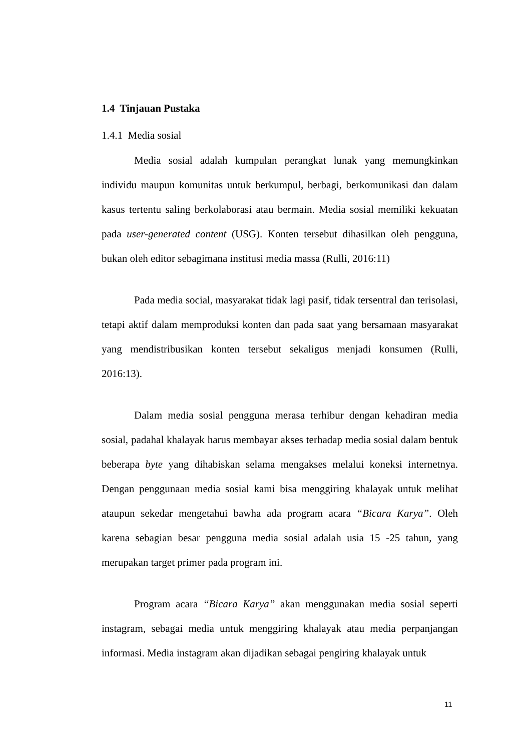1.4 Tinjauan Pustaka
1.4.1 Media sosial
Media sosial adalah kumpulan perangkat lunak yang memungkinkan individu maupun komunitas untuk berkumpul, berbagi, berkomunikasi dan dalam kasus tertentu saling berkolaborasi atau bermain. Media sosial memiliki kekuatan pada user-generated content (USG). Konten tersebut dihasilkan oleh pengguna, bukan oleh editor sebagimana institusi media massa (Rulli, 2016:11)
Pada media social, masyarakat tidak lagi pasif, tidak tersentral dan terisolasi, tetapi aktif dalam memproduksi konten dan pada saat yang bersamaan masyarakat yang mendistribusikan konten tersebut sekaligus menjadi konsumen (Rulli, 2016:13).
Dalam media sosial pengguna merasa terhibur dengan kehadiran media sosial, padahal khalayak harus membayar akses terhadap media sosial dalam bentuk beberapa byte yang dihabiskan selama mengakses melalui koneksi internetnya. Dengan penggunaan media sosial kami bisa menggiring khalayak untuk melihat ataupun sekedar mengetahui bawha ada program acara “Bicara Karya”. Oleh karena sebagian besar pengguna media sosial adalah usia 15 -25 tahun, yang merupakan target primer pada program ini.
Program acara “Bicara Karya” akan menggunakan media sosial seperti instagram, sebagai media untuk menggiring khalayak atau media perpanjangan informasi. Media instagram akan dijadikan sebagai pengiring khalayak untuk
11